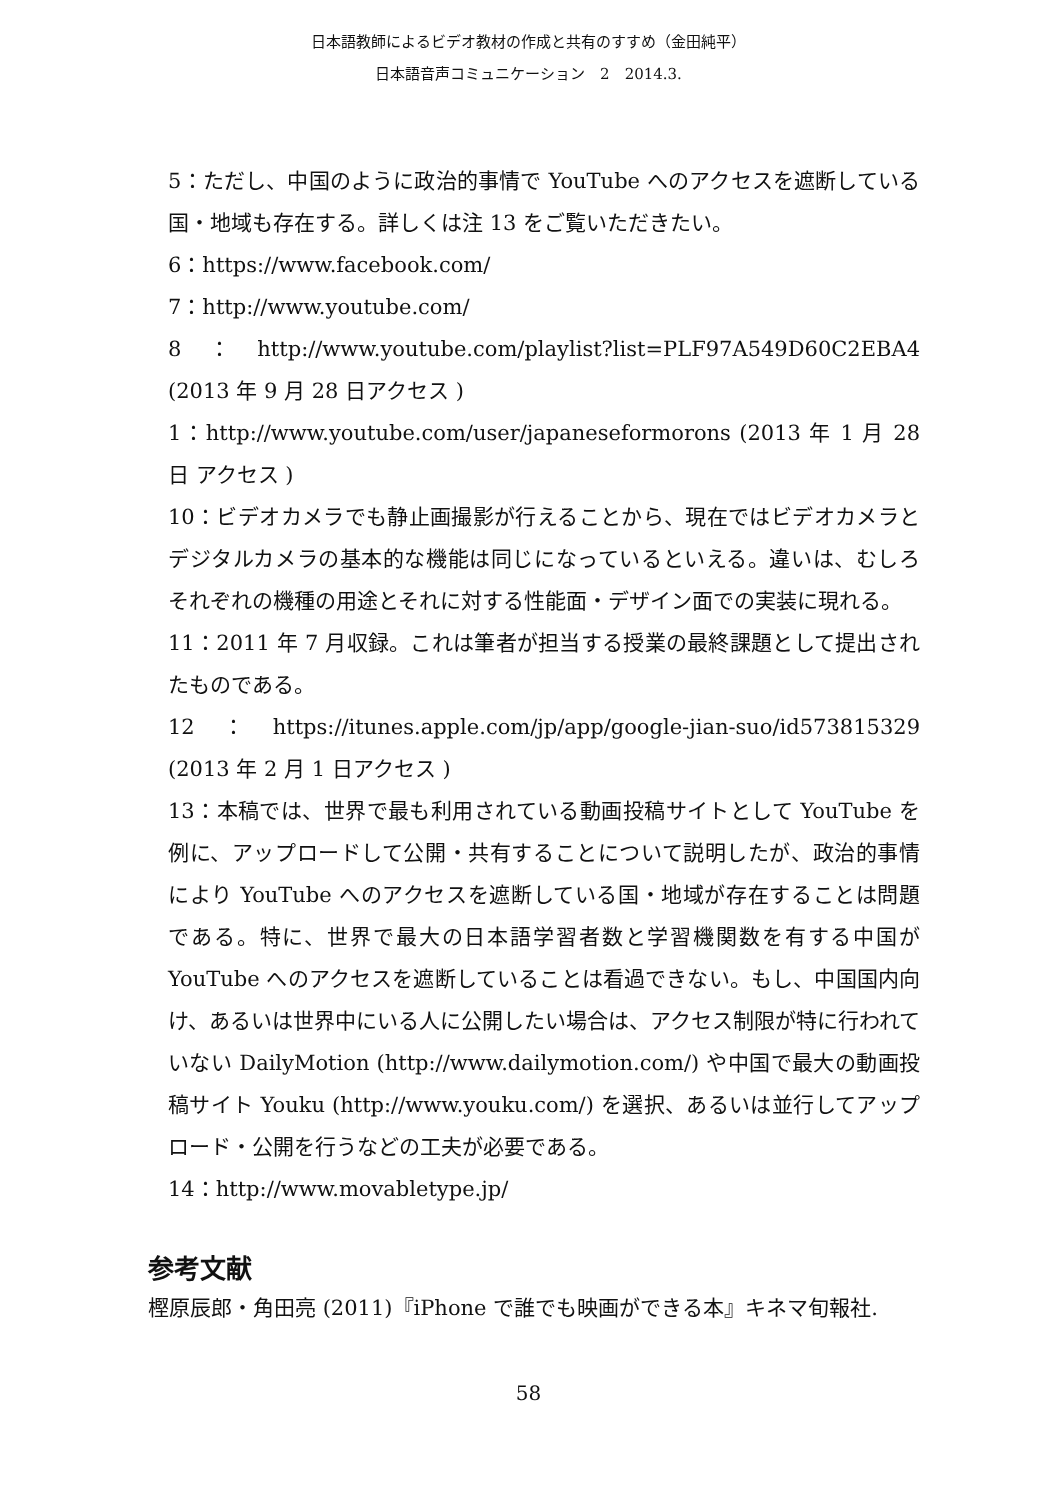日本語教師によるビデオ教材の作成と共有のすすめ（金田純平）
日本語音声コミュニケーション　2　2014.3.
5：ただし、中国のように政治的事情で YouTube へのアクセスを遮断している国・地域も存在する。詳しくは注 13 をご覧いただきたい。
6：https://www.facebook.com/
7：http://www.youtube.com/
8：http://www.youtube.com/playlist?list=PLF97A549D60C2EBA4 (2013 年 9 月 28 日アクセス )
1：http://www.youtube.com/user/japaneseformorons (2013 年 1 月 28 日 アクセス )
10：ビデオカメラでも静止画撮影が行えることから、現在ではビデオカメラとデジタルカメラの基本的な機能は同じになっているといえる。違いは、むしろそれぞれの機種の用途とそれに対する性能面・デザイン面での実装に現れる。
11：2011 年 7 月収録。これは筆者が担当する授業の最終課題として提出されたものである。
12：https://itunes.apple.com/jp/app/google-jian-suo/id573815329 (2013 年 2 月 1 日アクセス )
13：本稿では、世界で最も利用されている動画投稿サイトとして YouTube を例に、アップロードして公開・共有することについて説明したが、政治的事情により YouTube へのアクセスを遮断している国・地域が存在することは問題である。特に、世界で最大の日本語学習者数と学習機関数を有する中国が YouTube へのアクセスを遮断していることは看過できない。もし、中国国内向け、あるいは世界中にいる人に公開したい場合は、アクセス制限が特に行われていない DailyMotion (http://www.dailymotion.com/) や中国で最大の動画投稿サイト Youku (http://www.youku.com/) を選択、あるいは並行してアップロード・公開を行うなどの工夫が必要である。
14：http://www.movabletype.jp/
参考文献
樫原辰郎・角田亮 (2011)『iPhone で誰でも映画ができる本』キネマ旬報社.
58